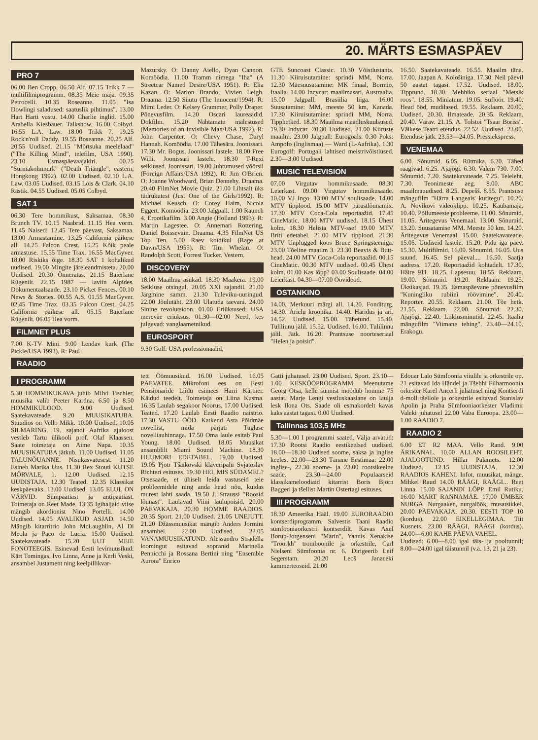20. MÄRTS ESMASPÄEV
PRO 7
06.00 Ben Cropp. 06.50 Alf. 07.15 Trikk 7 — multifilmiprogramm. 08.35 Meie maja. 09.35 Petrocelli. 10.35 Roseanne. 11.05 "Isa Dowlingi saladused: saatuslik pihtimus". 13.00 Hart Harti vastu. 14.00 Charlie inglid. 15.00 Arabella Kiesbauer. Talkshow. 16.00 Colbyd. 16.55 L.A. Law. 18.00 Trikk 7. 19.25 Rock'n'roll Daddy. 19.55 Roseanne. 20.25 Alf. 20.55 Uudised. 21.15 "Mõrtsuka meelelaad" ("The Killing Mind", telefilm, USA 1990). 23.10 Esmaspäevaajakiri. 00.25 "Surmakolmnurk" ("Death Triangle", eastern, Hongkong 1992). 02.00 Uudised. 02.10 L.A. Law. 03.05 Uudised. 03.15 Lois & Clark. 04.10 Rästik. 04.55 Uudised. 05.05 Colbyd.
SAT 1
06.30 Tere hommikust, Saksamaa. 08.30 Brunch TV. 10.15 Naabrid. 11.15 Hea vorm. 11.45 Naised! 12.45 Tere päevast, Saksamaa. 13.00 Armastamine. 13.25 California päikese all. 14.25 Falcon Crest. 15.25 Kõik peale armastuse. 15.55 Time Trax. 16.55 MacGyver. 18.00 Riskiks õige. 18.30 SAT 1 kohalikud uudised. 19.00 Mingite järeleandmisteta. 20.00 Uudised. 20.30 Õnneratas. 21.15 Baierlane Rügenilt. 22.15 1987 — laviin Alpides. Dokumentaalsaade. 23.10 Picket Fences. 00.10 News & Stories. 00.55 A.S. 01.55 MacGyver. 02.45 Time Trax. 03.35 Falcon Crest. 04.25 California päikese all. 05.15 Baierlane Rügenilt. 06.05 Hea vorm.
FILMNET PLUS
7.00 K-TV Mini. 9.00 Lendav kurk (The Pickle/USA 1993). R: Paul
Mazursky. O: Danny Aiello, Dyan Cannon. Komöödia. 11.00 Tramm nimega "Iha" (A Streetcar Named Desire/USA 1951). R: Elia Kazan. O: Marlon Brando, Vivien Leigh. Draama. 12.50 Süütu (The Innocent/1994). R: Mimi Leder. O: Kelsey Grammer, Polly Draper. Põnevusfilm. 14.20 Oscari laureaadid. Dokfilm. 15.20 Nähtamatu mälestused (Memories of an Invisible Man/USA 1992). R: John Carpenter. O: Chevy Chase, Daryl Hannah. Komöödia. 17.00 Tähesära. Joonissari. 17.30 Mr. Bogus. Joonissari lastele. 18.00 Free Willi. Joonissari lastele. 18.30 T-Rexi seiklused. Joonissari. 19.00 Juhtumused võõrsil (Foreign Affairs/USA 1992). R: Jim O'Brien. O: Joanne Woodward, Brian Dennehy. Draama. 20.40 FilmNet Movie Quiz. 21.00 Lihtsalt üks tüdrukutest (Just One of the Girls/1992). R: Michael Keusch. O: Corey Haim, Nicola Eggert. Komöödia. 23.00 Jalgpall. 1.00 Raunch 4. Erootikafilm. 3.00 Angie (Holland 1993). R: Martin Lagestee. O: Annemari Rottering, Daniel Boissevain. Draama. 4.35 FilmNet US Top Ten. 5.00 Raev koidikul (Rage at Dawn/USA 1955). R: Tim Whelan. O: Randolph Scott, Forrest Tucker. Vestern.
DISCOVERY
18.00 Maailma asukad. 18.30 Maakera. 19.00 Seikluse otsingul. 20.05 XXI sajandil. 21.00 Järgmine samm. 21.30 Tuleviku-uuringud. 22.00 Jõulutäht. 23.00 Ulatuda taevani. 24.00 Sinine revolutsioon. 01.00 Eriüksused: USA mereväe eriüksus. 01.30—02.00 Need, kes julgevad: vanglaametnikud.
EUROSPORT
9.30 Golf: USA professionaalid,
GTE Suncoast Classic. 10.30 Võistlustants. 11.30 Kiiruisutamine: sprindi MM, Norra. 12.30 Mäesuusatamine: MK finaal, Bormio, Itaalia. 14.00 Incycar: maailmasari, Austraalia. 15.00 Jalgpall: Brasiilia liiga. 16.00 Suusatamine: MM, meeste 50 km, Kanada. 17.30 Kiiruisutamine: sprindi MM, Norra. Tipphetked. 18.30 Maailma maadluskuulsused. 19.30 Indycar. 20.30 Uudised. 21.00 Kiiruste maailm. 23.00 Jalgpall: Eurogoals. 0.30 Poks: Ampofo (Inglismaa) — Ward (L-Aafrika). 1.30 Eurogolf: Portugali lahtised meistrivõistlused. 2.30—3.00 Uudised.
MUSIC TELEVISION
07.00 Virgutav hommikusaade. 08.30 Leierkast. 09.00 Virgutav hommikusaade. 10.00 VJ Ingo. 13.00 MTV soulisaade. 14.00 MTV tipplood. 15.00 MTV pärastlõunamix. 17.30 MTV Coca-Cola reportaažid. 17.45 CineMatic. 18.00 MTV uudised. 18.15 Ühest kolm. 18.30 Helista MTV-sse! 19.00 MTV Briti edetabel. 21.00 MTV tipplood. 21.30 MTV Unplugged koos Bruce Springsteeniga. 23.00 Tõeline maailm 3. 23.30 Beavis & Butt-head. 24.00 MTV Coca-Cola reportaažid. 00.15 CineMatic. 00.30 MTV uudised. 00.45 Ühest kolm. 01.00 Kas lõpp? 03.00 Soulisaade. 04.00 Leierkast. 04.30—07.00 Öövideod.
OSTANKINO
14.00. Merkuuri märgi all. 14.20. Fonditurg. 14.30. Ärielu kroonika. 14.40. Haridus ja äri. 14.52. Uudised. 15.00. Tähetund. 15.40. Tulilinnu jälil. 15.52. Uudised. 16.00. Tulilinnu jälil. Jätk. 16.20. Prantsuse noorteseriaal "Helen ja poisid".
16.50. Saatekavateade. 16.55. Maailm täna. 17.00. Jaapan A. Kološiniga. 17.30. Neil päevil 50 aastat tagasi. 17.52. Uudised. 18.00. Tipptund. 18.30. Mehhiko seriaal "Metsik roos". 18.55. Miniatuur. 19.05. Suflöör. 19.40. Head ööd, mudilased. 19.55. Reklaam. 20.00. Uudised. 20.30. Ilmateade. 20.35. Reklaam. 20.40. Värav. 21.15. A. Tolstoi "Tsaar Boriss". Väikese Teatri etendus. 22.52. Uudised. 23.00. Etenduse jätk. 23.53—24.05. Pressiekspress.
VENEMAA
6.00. Sõnumid. 6.05. Rütmika. 6.20. Tähed räägivad. 6.25. Ajajõgi. 6.30. Valem 730. 7.00. Sõnumid. 7.20. Saatekavateade. 7.25. Teleleht. 7.30. Teonimeste aeg. 8.00. ABC maailmauudised. 8.25. Depešš. 8.55. Prantsuse mängufilm "Härra Langeais' kuritegu". 10.20. A. Novikovi videoklipp. 10.25. Kaubamaja. 10.40. Põllumeeste probleeme. 11.00. Sõnumid. 11.05. Äritegevus Venemaal. 13.00. Sõnumid. 13.20. Suusatamise MM. Meeste 50 km. 14.20. Äritegevus Venemaal. 15.00. Saatekavateade. 15.05. Uudiseid lastele. 15.20. Pidu iga päev. 15.30. Multifilmid. 16.00. Sõnumid. 16.05. Uus suund. 16.45. Sel päeval.... 16.50. Saatja aadress. 17.20. Reportaažid kohtadelt. 17.30. Häire 911. 18.25. Lapsesuu. 18.55. Reklaam. 19.00. Sõnumid. 19.20. Reklaam. 19.25. Üksikasjad. 19.35. Esmaspäevane põnevusfilm "Kuningliku rubiini röövimine". 20.40. Reporter. 20.55. Reklaam. 21.00. Tõe hetk. 21.55. Reklaam. 22.00. Sõnumid. 22.30. Ajajõgi. 22.40. Liiklusminutid. 22.45. Itaalia mängufilm "Viimane tehing". 23.40—24.10. Erakogu.
RAADIO
I PROGRAMM
5.30 HOMMIKUKAVA juhib Milvi Tischler, muusika valib Peeter Kardna. 6.50 ja 8.50 HOMMIKULOOD. 9.00 Uudised. Saatekavateade. 9.20 MUUSIKATUBA. Stuudios on Vello Mikk. 10.00 Uudised. 10.05 SILMARING. 19. sajandi Aafrika ajaloost vestleb Tartu ülikooli prof. Olaf Klaassen. Saate toimetaja on Aime Napa. 10.35 MUUSIKATUBA jätkub. 11.00 Uudised. 11.05 TALUNÕUANNE. Nisukasvatusest. 11.20 Esineb Marika Uus. 11.30 Rex Stouti KUTSE MÕRVALE, 1. 12.00 Uudised. 12.15 UUDISTAJA. 12.30 Teated. 12.35 Klassikat keskpäevaks. 13.00 Uudised. 13.05 ELUL ON VÄRVID. Sümpaatiast ja antipaatiast. Toimetaja on Reet Made. 13.35 Igihaljaid viise mängib akordionist Nino Portelli. 14.00 Uudised. 14.05 AVALIKUD ASJAD. 14.50 Mängib kitarritrio John McLaughlin, Al Di Meola ja Paco de Lucia. 15.00 Uudised. Saatekavateade. 15.20 UUT MEIE FONOTEEGIS. Esinevad Eesti levimuusikud: Kärt Tomingas, Ivo Linna, Anne ja Kerli Veski, ansambel Justament ning keelpillikvar-
tett Öömuusikud. 16.00 Uudised. 16.05 PÄEVATEE. Mikrofoni ees on Eesti Pensionäride Liidu esimees Harri Kärtner. Käidud teedelt. Toimetaja on Liina Kusma. 16.35 Laulab segakoor Noorus. 17.00 Uudised. Teated. 17.20 Laulab Eesti Raadio naistrio. 17.30 VASTU ÖÖD. Katkend Asta Põldmäe novellist, mida pärjati Tuglase novelliauhinnaga. 17.50 Oma laule esitab Paul Young. 18.00 Uudised. 18.05 Muusikat ansamblilt Miami Sound Machine. 18.30 HUUMORI EDETABEL. 19.00 Uudised. 19.05 Pjotr Tšaikovski klaveripalu Svjatoslav Richteri esituses. 19.30 HEI, MIS SÜDAMEL? Otsesaade, et ühiselt leida vastuseid teie probleemidele ning anda head nõu, kuidas murest lahti saada. 19.50 J. Straussi "Roosid lõunast". Laulavad Viini laulupoisid. 20.00 PÄEVAKAJA. 20.30 HOMME RAADIOS. 20.35 Sport. 21.00 Uudised. 21.05 UNEJUTT. 21.20 Džässmuusikat mängib Anders Jormini ansambel. 22.00 Uudised. 22.05 VANAMUUSIKATUND. Alessandro Stradella loomingut esitavad sopranid Marinella Pennicchi ja Rossana Bertini ning "Ensemble Aurora" Enrico
Gatti juhatusel. 23.00 Uudised. Sport. 23.10—1.00 KESKÖÖPROGRAMM. Meenutame Georg Otsa, kelle sünnist möödub homme 75 aastat. Marje Lengi vestluskaaslane on laulja lesk Ilona Ots. Saade oli esmakordelt kavas kaks aastat tagasi. 0.00 Uudised.
Tallinnas 103,5 MHz
5.30—1.00 I programmi saated. Välja arvatud: 17.30 Rootsi Raadio eestikeelsed uudised. 18.00—18.30 Uudised soome, saksa ja inglise keeles. 22.00—23.30 Tänane Eestimaa: 22.00 inglise-, 22.30 soome- ja 23.00 rootsikeelne saade. 23.30—24.00 Populaarseid klassikameloodiaid kitarrist Boris Björn Baggeri ja tšellist Martin Ostertagi esituses.
III PROGRAMM
18.30 Ameerika Hääl. 19.00 EURORAADIO kontserdiprogramm. Salvestis Taani Raadio sümfooniaorkestri kontserdilt. Kavas Axel Borup-Jorgenseni "Marin", Yannis Xenakise "Troorkh" trombooniIe ja orkestrile, Carl Nielseni Sümfoonia nr. 6. Dirigeerib Leif Segerstam. 20.20 Leoš Janaceki kammerteoseid. 21.00
Edouar Lalo Sümfoonia viiulile ja orkestrile op. 21 esitavad Ida Händel ja Tšehhi Filharmoonia orkester Karel Ancerli juhatusel ning Kontserdi d-moll tšellole ja orkestrile esitavad Stanislav Apolin ja Praha Sümfooniaorkester Vladimir Valeki juhatusel 22.00 Vaba Euroopa. 23.00—1.00 RAADIO 7.
RAADIO 2
6.00 ET R2 MAA. Vello Rand. 9.00 ÄRIKANAL. 10.00 ALLAN ROOSILEHT. AJALOOTUND. Hillar Palamets. 12.00 Uudised. 12.15 UUDISTAJA. 12.30 RAADIOS KAHENI. Infot, muusikat, mänge. Mihkel Raud 14.00 RÄÄGI, RÄÄGI... Reet Linna. 15.00 SAJANDI LÕPP. Emil Rutiku. 16.00 MÄRT RANNAMÄE. 17.00 ÜMBER NURGA. Nurgaaken, nurgalöök, musatsikkel. 20.00 PÄEVAKAJA. 20.30. EESTI TOP 10 (kordus). 22.00 EIKELLEGIMAA. Tiit Kusnets. 23.00 RÄÄGI, RÄÄGI (kordus). 24.00—6.00 KAHE PÄEVA VAHEL.
Uudised: 6.00—8.00 igal täis- ja pooltunnil; 8.00—24.00 igal täistunnil (v.a. 13, 21 ja 23).